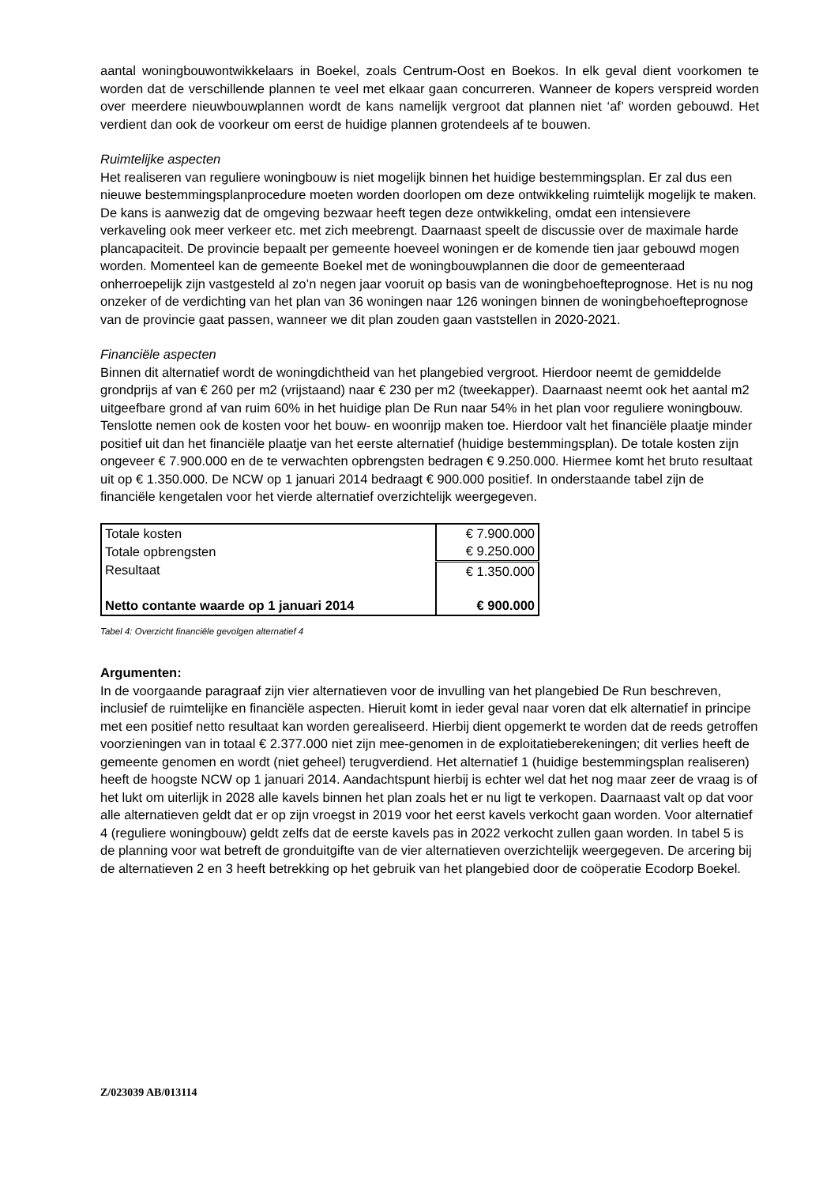aantal woningbouwontwikkelaars in Boekel, zoals Centrum-Oost en Boekos. In elk geval dient voorkomen te worden dat de verschillende plannen te veel met elkaar gaan concurreren. Wanneer de kopers verspreid worden over meerdere nieuwbouwplannen wordt de kans namelijk vergroot dat plannen niet ‘af’ worden gebouwd. Het verdient dan ook de voorkeur om eerst de huidige plannen grotendeels af te bouwen.
Ruimtelijke aspecten
Het realiseren van reguliere woningbouw is niet mogelijk binnen het huidige bestemmingsplan. Er zal dus een nieuwe bestemmingsplanprocedure moeten worden doorlopen om deze ontwikkeling ruimtelijk mogelijk te maken. De kans is aanwezig dat de omgeving bezwaar heeft tegen deze ontwikkeling, omdat een intensievere verkaveling ook meer verkeer etc. met zich meebrengt. Daarnaast speelt de discussie over de maximale harde plancapaciteit. De provincie bepaalt per gemeente hoeveel woningen er de komende tien jaar gebouwd mogen worden. Momenteel kan de gemeente Boekel met de woningbouwplannen die door de gemeenteraad onherroepelijk zijn vastgesteld al zo’n negen jaar vooruit op basis van de woningbehoefteprognose. Het is nu nog onzeker of de verdichting van het plan van 36 woningen naar 126 woningen binnen de woningbehoefteprognose van de provincie gaat passen, wanneer we dit plan zouden gaan vaststellen in 2020-2021.
Financiële aspecten
Binnen dit alternatief wordt de woningdichtheid van het plangebied vergroot. Hierdoor neemt de gemiddelde grondprijs af van € 260 per m2 (vrijstaand) naar € 230 per m2 (tweekapper). Daarnaast neemt ook het aantal m2 uitgeefbare grond af van ruim 60% in het huidige plan De Run naar 54% in het plan voor reguliere woningbouw. Tenslotte nemen ook de kosten voor het bouw- en woonrijp maken toe. Hierdoor valt het financiële plaatje minder positief uit dan het financiële plaatje van het eerste alternatief (huidige bestemmingsplan). De totale kosten zijn ongeveer € 7.900.000 en de te verwachten opbrengsten bedragen € 9.250.000. Hiermee komt het bruto resultaat uit op € 1.350.000. De NCW op 1 januari 2014 bedraagt € 900.000 positief. In onderstaande tabel zijn de financiële kengetalen voor het vierde alternatief overzichtelijk weergegeven.
| Totale kosten | € 7.900.000 |
| Totale opbrengsten | € 9.250.000 |
| Resultaat | € 1.350.000 |
| Netto contante waarde op 1 januari 2014 | € 900.000 |
Tabel 4: Overzicht financiële gevolgen alternatief 4
Argumenten:
In de voorgaande paragraaf zijn vier alternatieven voor de invulling van het plangebied De Run beschreven, inclusief de ruimtelijke en financiële aspecten. Hieruit komt in ieder geval naar voren dat elk alternatief in principe met een positief netto resultaat kan worden gerealiseerd. Hierbij dient opgemerkt te worden dat de reeds getroffen voorzieningen van in totaal € 2.377.000 niet zijn mee-genomen in de exploitatieberekeningen; dit verlies heeft de gemeente genomen en wordt (niet geheel) terugverdiend. Het alternatief 1 (huidige bestemmingsplan realiseren) heeft de hoogste NCW op 1 januari 2014. Aandachtspunt hierbij is echter wel dat het nog maar zeer de vraag is of het lukt om uiterlijk in 2028 alle kavels binnen het plan zoals het er nu ligt te verkopen. Daarnaast valt op dat voor alle alternatieven geldt dat er op zijn vroegst in 2019 voor het eerst kavels verkocht gaan worden. Voor alternatief 4 (reguliere woningbouw) geldt zelfs dat de eerste kavels pas in 2022 verkocht zullen gaan worden. In tabel 5 is de planning voor wat betreft de gronduitgifte van de vier alternatieven overzichtelijk weergegeven. De arcering bij de alternatieven 2 en 3 heeft betrekking op het gebruik van het plangebied door de coöperatie Ecodorp Boekel.
Z/023039 AB/013114